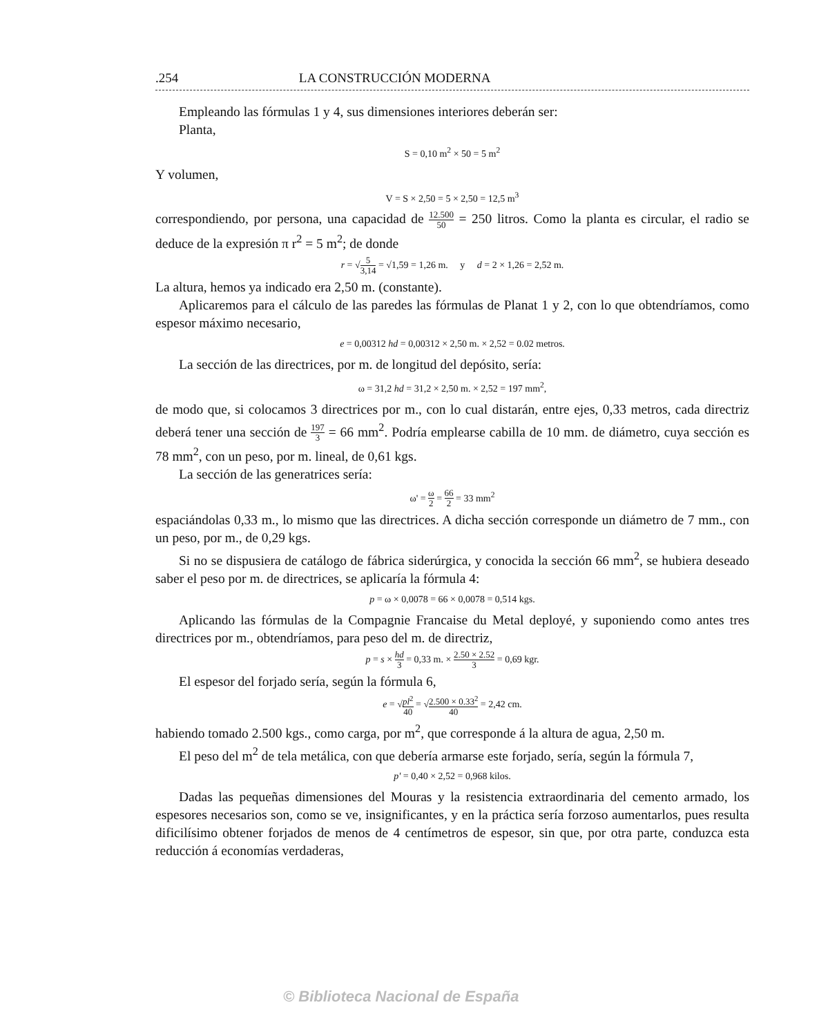.254 LA CONSTRUCCIÓN MODERNA
Empleando las fórmulas 1 y 4, sus dimensiones interiores deberán ser:
Planta,
S = 0,10 m<sup>2</sup> × 50 = 5 m<sup>2</sup>
Y volumen,
V = S × 2,50 = 5 × 2,50 = 12,5 m<sup>3</sup>
correspondiendo, por persona, una capacidad de 12.500 50 = 250 litros. Como la planta es circular, el radio se deduce de la expresión π r<sup>2</sup> = 5 m<sup>2</sup>; de donde
r = √5 3,14 = √1,59 = 1,26 m. y d = 2 × 1,26 = 2,52 m.
La altura, hemos ya indicado era 2,50 m. (constante).
Aplicaremos para el cálculo de las paredes las fórmulas de Planat 1 y 2, con lo que obtendríamos, como espesor máximo necesario,
e = 0,00312 hd = 0,00312 × 2,50 m. × 2,52 = 0.02 metros.
La sección de las directrices, por m. de longitud del depósito, sería:
ω = 31,2 hd = 31,2 × 2,50 m. × 2,52 = 197 mm<sup>2</sup>,
de modo que, si colocamos 3 directrices por m., con lo cual distarán, entre ejes, 0,33 metros, cada directriz deberá tener una sección de 197 3 = 66 mm<sup>2</sup>. Podría emplearse cabilla de 10 mm. de diámetro, cuya sección es 78 mm<sup>2</sup>, con un peso, por m. lineal, de 0,61 kgs.
La sección de las generatrices sería:
ω' = ω 2 = 66 2 = 33 mm<sup>2</sup>
espaciándolas 0,33 m., lo mismo que las directrices. A dicha sección corresponde un diámetro de 7 mm., con un peso, por m., de 0,29 kgs.
Si no se dispusiera de catálogo de fábrica siderúrgica, y conocida la sección 66 mm<sup>2</sup>, se hubiera deseado saber el peso por m. de directrices, se aplicaría la fórmula 4:
p = ω × 0,0078 = 66 × 0,0078 = 0,514 kgs.
Aplicando las fórmulas de la Compagnie Francaise du Metal deployé, y suponiendo como antes tres directrices por m., obtendríamos, para peso del m. de directriz,
p = s × hd 3 = 0,33 m. × 2.50 × 2.52 3 = 0,69 kgr.
El espesor del forjado sería, según la fórmula 6,
e = √pl<sup>2</sup> 40 = √2.500 × 0.33<sup>2</sup> 40 = 2,42 cm.
habiendo tomado 2.500 kgs., como carga, por m<sup>2</sup>, que corresponde á la altura de agua, 2,50 m.
El peso del m<sup>2</sup> de tela metálica, con que debería armarse este forjado, sería, según la fórmula 7,
p' = 0,40 × 2,52 = 0,968 kilos.
Dadas las pequeñas dimensiones del Mouras y la resistencia extraordinaria del cemento armado, los espesores necesarios son, como se ve, insignificantes, y en la práctica sería forzoso aumentarlos, pues resulta dificilísimo obtener forjados de menos de 4 centímetros de espesor, sin que, por otra parte, conduzca esta reducción á economías verdaderas,
© Biblioteca Nacional de España